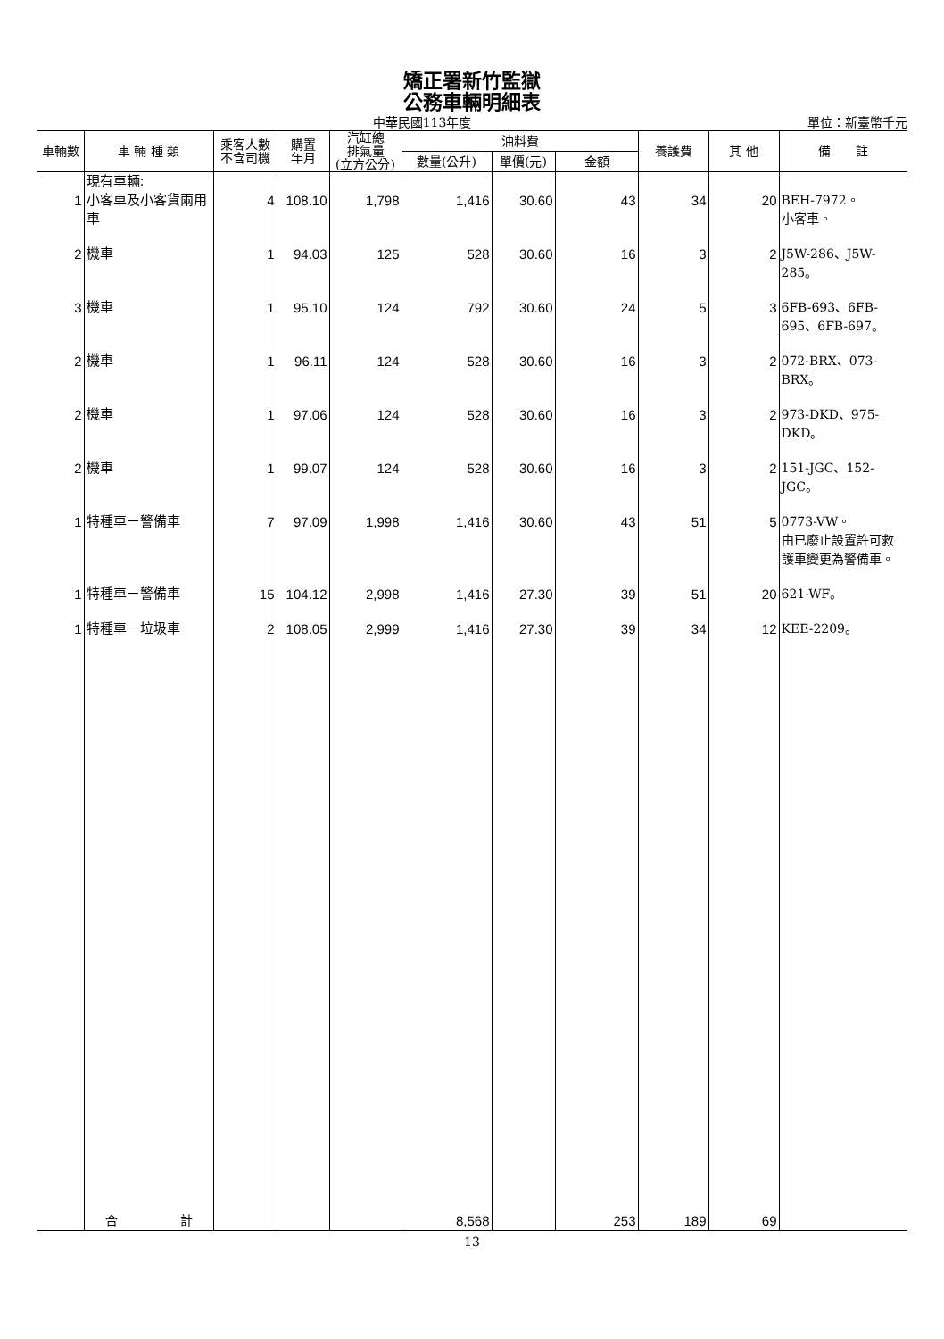矯正署新竹監獄
公務車輛明細表
中華民國113年度 單位：新臺幣千元
| 車輛數 | 車 輛 種 類 | 乘客人數 不含司機 | 購置 年月 | 汽缸總 排氣量 (立方公分) | 油料費 | | | 養護費 | 其 他 | 備 註 |
| --- | --- | --- | --- | --- | --- | --- | --- | --- | --- | --- |
| | | | | | 數量(公升) | 單價(元) | 金額 | | | |
| 1 | 現有車輛: 小客車及小客貨兩用車 | 4 | 108.10 | 1,798 | 1,416 | 30.60 | 43 | 34 | 20 | BEH-7972。 小客車。 |
| 2 | 機車 | 1 | 94.03 | 125 | 528 | 30.60 | 16 | 3 | 2 | J5W-286、J5W-285。 |
| 3 | 機車 | 1 | 95.10 | 124 | 792 | 30.60 | 24 | 5 | 3 | 6FB-693、6FB-695、6FB-697。 |
| 2 | 機車 | 1 | 96.11 | 124 | 528 | 30.60 | 16 | 3 | 2 | 072-BRX、073-BRX。 |
| 2 | 機車 | 1 | 97.06 | 124 | 528 | 30.60 | 16 | 3 | 2 | 973-DKD、975-DKD。 |
| 2 | 機車 | 1 | 99.07 | 124 | 528 | 30.60 | 16 | 3 | 2 | 151-JGC、152-JGC。 |
| 1 | 特種車－警備車 | 7 | 97.09 | 1,998 | 1,416 | 30.60 | 43 | 51 | 5 | 0773-VW。 由已廢止設置許可救護車變更為警備車。 |
| 1 | 特種車－警備車 | 15 | 104.12 | 2,998 | 1,416 | 27.30 | 39 | 51 | 20 | 621-WF。 |
| 1 | 特種車－垃圾車 | 2 | 108.05 | 2,999 | 1,416 | 27.30 | 39 | 34 | 12 | KEE-2209。 |
| | 合 計 | | | | 8,568 | | 253 | 189 | 69 | |
13